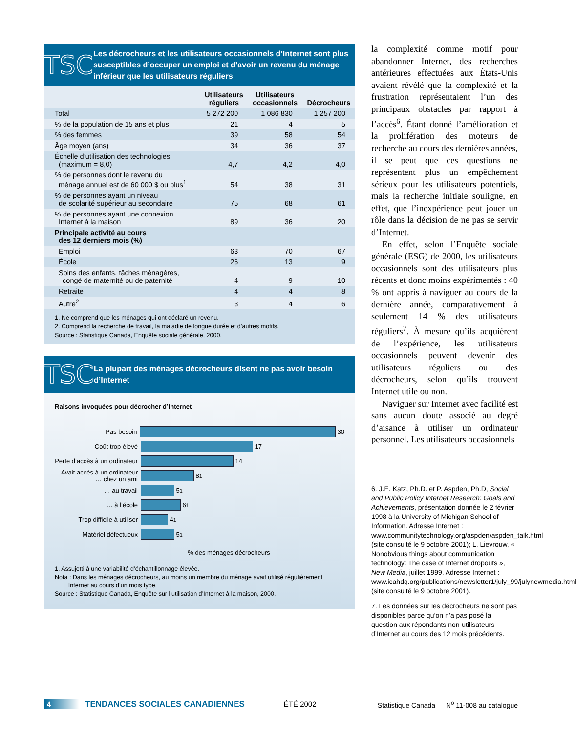TSC
Les décrocheurs et les utilisateurs occasionnels d’Internet sont plus susceptibles d’occuper un emploi et d’avoir un revenu du ménage inférieur que les utilisateurs réguliers
| | Utilisateurs réguliers | Utilisateurs occasionnels | Décrocheurs |
| --- | --- | --- | --- |
| Total | 5 272 200 | 1 086 830 | 1 257 200 |
| % de la population de 15 ans et plus | 21 | 4 | 5 |
| % des femmes | 39 | 58 | 54 |
| Âge moyen (ans) | 34 | 36 | 37 |
| Échelle d’utilisation des technologies (maximum = 8,0) | 4,7 | 4,2 | 4,0 |
| % de personnes dont le revenu du ménage annuel est de 60 000 $ ou plus<sup>1</sup> | 54 | 38 | 31 |
| % de personnes ayant un niveau de scolarité supérieur au secondaire | 75 | 68 | 61 |
| % de personnes ayant une connexion Internet à la maison | 89 | 36 | 20 |
| Principale activité au cours des 12 derniers mois (%) | | | |
| Emploi | 63 | 70 | 67 |
| École | 26 | 13 | 9 |
| Soins des enfants, tâches ménagères, congé de maternité ou de paternité | 4 | 9 | 10 |
| Retraite | 4 | 4 | 8 |
| Autre<sup>2</sup> | 3 | 4 | 6 |
1. Ne comprend que les ménages qui ont déclaré un revenu.
2. Comprend la recherche de travail, la maladie de longue durée et d’autres motifs.
Source : Statistique Canada, Enquête sociale générale, 2000.
TSC
La plupart des ménages décrocheurs disent ne pas avoir besoin d’Internet
Raisons invoquées pour décrocher d’Internet
Pas besoin
30
Coût trop élevé
17
Perte d’accès à un ordinateur
14
Avait accès à un ordinateur
… chez un ami
8<sup>1</sup>
… au travail
5<sup>1</sup>
… à l’école
6<sup>1</sup>
Trop difficile à utiliser
4<sup>1</sup>
Matériel défectueux
5<sup>1</sup>
% des ménages décrocheurs
1. Assujetti à une variabilité d’échantillonnage élevée.
Nota : Dans les ménages décrocheurs, au moins un membre du ménage avait utilisé régulièrement
Internet au cours d’un mois type.
Source : Statistique Canada, Enquête sur l’utilisation d’Internet à la maison, 2000.
la complexité comme motif pour abandonner Internet, des recherches antérieures effectuées aux États-Unis avaient révélé que la complexité et la frustration représentaient l’un des principaux obstacles par rapport à l’accès<sup>6</sup>. Étant donné l’amélioration et la prolifération des moteurs de recherche au cours des dernières années, il se peut que ces questions ne représentent plus un empêchement sérieux pour les utilisateurs potentiels, mais la recherche initiale souligne, en effet, que l’inexpérience peut jouer un rôle dans la décision de ne pas se servir d’Internet.
En effet, selon l’Enquête sociale générale (ESG) de 2000, les utilisateurs occasionnels sont des utilisateurs plus récents et donc moins expérimentés : 40 % ont appris à naviguer au cours de la dernière année, comparativement à seulement 14 % des utilisateurs réguliers<sup>7</sup>. À mesure qu’ils acquièrent de l’expérience, les utilisateurs occasionnels peuvent devenir des utilisateurs réguliers ou des décrocheurs, selon qu’ils trouvent Internet utile ou non.
Naviguer sur Internet avec facilité est sans aucun doute associé au degré d’aisance à utiliser un ordinateur personnel. Les utilisateurs occasionnels
6. J.E. Katz, Ph.D. et P. Aspden, Ph.D, Social and Public Policy Internet Research: Goals and Achievements, présentation donnée le 2 février 1998 à la University of Michigan School of Information. Adresse Internet : www.communitytechnology.org/aspden/aspden_talk.html (site consulté le 9 octobre 2001); L. Lievrouw, « Nonobvious things about communication technology: The case of Internet dropouts », New Media, juillet 1999. Adresse Internet : www.icahdq.org/publications/newsletter1/july_99/julynewmedia.html (site consulté le 9 octobre 2001).
7. Les données sur les décrocheurs ne sont pas disponibles parce qu’on n’a pas posé la question aux répondants non-utilisateurs d’Internet au cours des 12 mois précédents.
4 TENDANCES SOCIALES CANADIENNES ÉTÉ 2002 Statistique Canada — N<sup>o</sup> 11-008 au catalogue